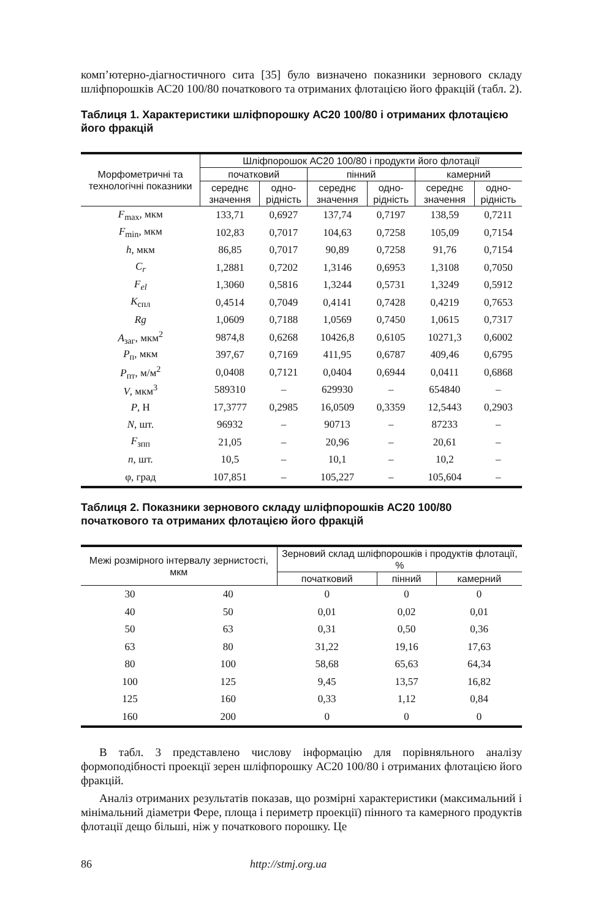комп’ютерно-діагностичного сита [35] було визначено показники зернового складу шліфпорошків АС20 100/80 початкового та отриманих флотацією його фракцій (табл. 2).
Таблиця 1. Характеристики шліфпорошку АС20 100/80 і отриманих флотацією його фракцій
| Морфометричні та технологічні показники | Шліфпорошок АС20 100/80 і продукти його флотації | | | | | |
| --- | --- | --- | --- | --- | --- | --- |
| | початковий | | пінний | | камерний | |
| | середнє значення | одно-рідність | середнє значення | одно-рідність | середнє значення | одно-рідність |
| F<sub>max</sub>, мкм | 133,71 | 0,6927 | 137,74 | 0,7197 | 138,59 | 0,7211 |
| F<sub>min</sub>, мкм | 102,83 | 0,7017 | 104,63 | 0,7258 | 105,09 | 0,7154 |
| h , мкм | 86,85 | 0,7017 | 90,89 | 0,7258 | 91,76 | 0,7154 |
| C<sub>r</sub> | 1,2881 | 0,7202 | 1,3146 | 0,6953 | 1,3108 | 0,7050 |
| F<sub>el</sub> | 1,3060 | 0,5816 | 1,3244 | 0,5731 | 1,3249 | 0,5912 |
| K<sub>спл</sub> | 0,4514 | 0,7049 | 0,4141 | 0,7428 | 0,4219 | 0,7653 |
| Rg | 1,0609 | 0,7188 | 1,0569 | 0,7450 | 1,0615 | 0,7317 |
| A<sub>заг</sub>, мкм<sup>2</sup> | 9874,8 | 0,6268 | 10426,8 | 0,6105 | 10271,3 | 0,6002 |
| P<sub>п</sub>, мкм | 397,67 | 0,7169 | 411,95 | 0,6787 | 409,46 | 0,6795 |
| P<sub>пт</sub>, м/м<sup>2</sup> | 0,0408 | 0,7121 | 0,0404 | 0,6944 | 0,0411 | 0,6868 |
| V , мкм<sup>3</sup> | 589310 | – | 629930 | – | 654840 | – |
| P , Н | 17,3777 | 0,2985 | 16,0509 | 0,3359 | 12,5443 | 0,2903 |
| N , шт. | 96932 | – | 90713 | – | 87233 | – |
| F<sub>зпп</sub> | 21,05 | – | 20,96 | – | 20,61 | – |
| n , шт. | 10,5 | – | 10,1 | – | 10,2 | – |
| φ, град | 107,851 | – | 105,227 | – | 105,604 | – |
Таблиця 2. Показники зернового складу шліфпорошків АС20 100/80 початкового та отриманих флотацією його фракцій
| Межі розмірного інтервалу зернистості, мкм | | Зерновий склад шліфпорошків і продуктів флотації, % | | |
| --- | --- | --- | --- | --- |
| | | початковий | пінний | камерний |
| 30 | 40 | 0 | 0 | 0 |
| 40 | 50 | 0,01 | 0,02 | 0,01 |
| 50 | 63 | 0,31 | 0,50 | 0,36 |
| 63 | 80 | 31,22 | 19,16 | 17,63 |
| 80 | 100 | 58,68 | 65,63 | 64,34 |
| 100 | 125 | 9,45 | 13,57 | 16,82 |
| 125 | 160 | 0,33 | 1,12 | 0,84 |
| 160 | 200 | 0 | 0 | 0 |
В табл. 3 представлено числову інформацію для порівняльного аналізу формоподібності проекції зерен шліфпорошку АС20 100/80 і отриманих флотацією його фракцій.
Аналіз отриманих результатів показав, що розмірні характеристики (максимальний і мінімальний діаметри Фере, площа і периметр проекції) пінного та камерного продуктів флотації дещо більші, ніж у початкового порошку. Це
86 http://stmj.org.ua